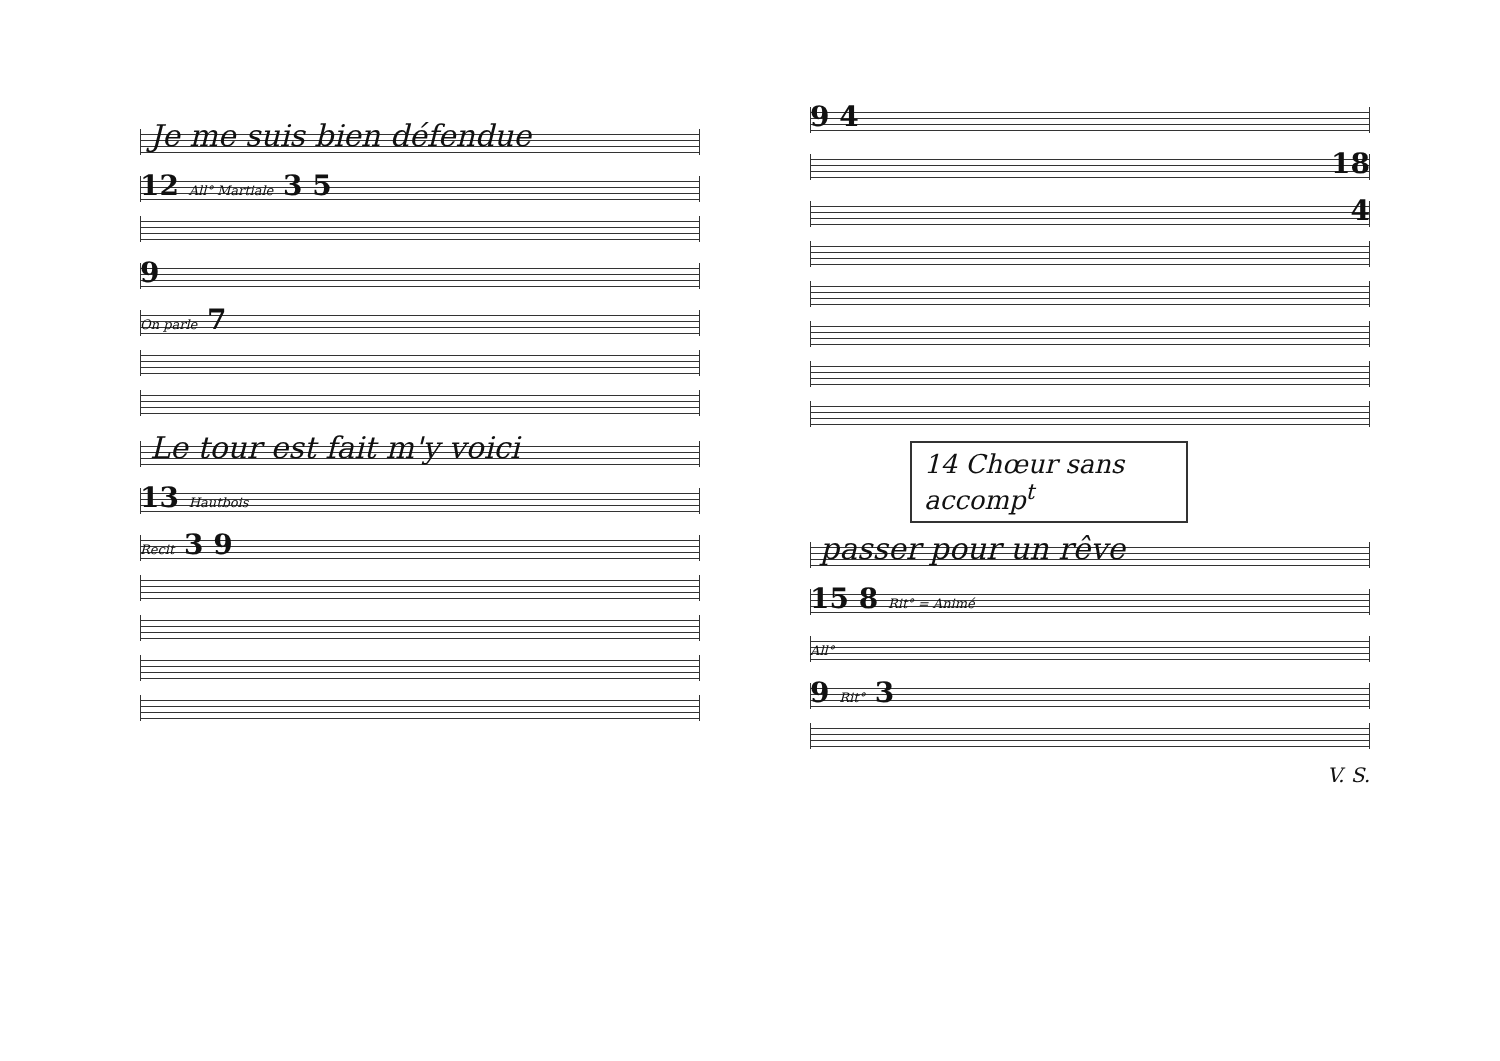Je me suis bien défendue
12 All° Martiale 3 5
9
On parle 7
Le tour est fait m'y voici
13 Hautbois
Recit 3 9
9 4
18
4
14 Chœur sans accomp<sup>t</sup>
passer pour un rêve
15 8 Rit° = Animé
All°
9 Rit° 3
V. S.